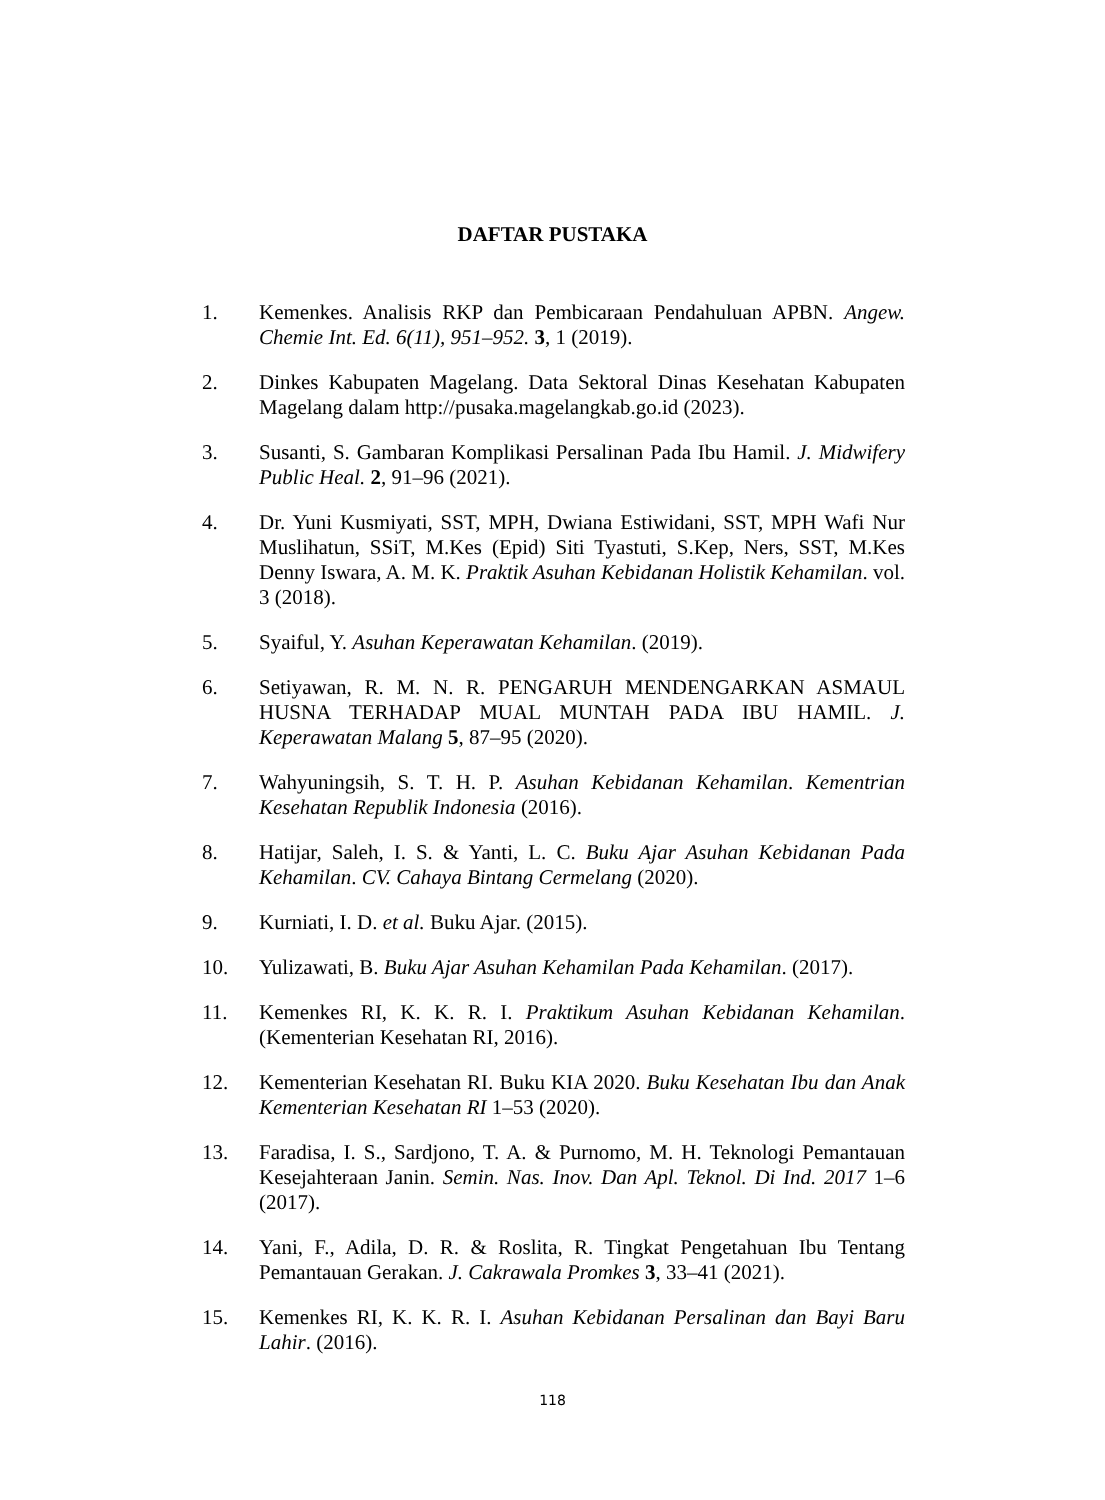DAFTAR PUSTAKA
1. Kemenkes. Analisis RKP dan Pembicaraan Pendahuluan APBN. Angew. Chemie Int. Ed. 6(11), 951–952. 3, 1 (2019).
2. Dinkes Kabupaten Magelang. Data Sektoral Dinas Kesehatan Kabupaten Magelang dalam http://pusaka.magelangkab.go.id (2023).
3. Susanti, S. Gambaran Komplikasi Persalinan Pada Ibu Hamil. J. Midwifery Public Heal. 2, 91–96 (2021).
4. Dr. Yuni Kusmiyati, SST, MPH, Dwiana Estiwidani, SST, MPH Wafi Nur Muslihatun, SSiT, M.Kes (Epid) Siti Tyastuti, S.Kep, Ners, SST, M.Kes Denny Iswara, A. M. K. Praktik Asuhan Kebidanan Holistik Kehamilan. vol. 3 (2018).
5. Syaiful, Y. Asuhan Keperawatan Kehamilan. (2019).
6. Setiyawan, R. M. N. R. PENGARUH MENDENGARKAN ASMAUL HUSNA TERHADAP MUAL MUNTAH PADA IBU HAMIL. J. Keperawatan Malang 5, 87–95 (2020).
7. Wahyuningsih, S. T. H. P. Asuhan Kebidanan Kehamilan. Kementrian Kesehatan Republik Indonesia (2016).
8. Hatijar, Saleh, I. S. & Yanti, L. C. Buku Ajar Asuhan Kebidanan Pada Kehamilan. CV. Cahaya Bintang Cermelang (2020).
9. Kurniati, I. D. et al. Buku Ajar. (2015).
10. Yulizawati, B. Buku Ajar Asuhan Kehamilan Pada Kehamilan. (2017).
11. Kemenkes RI, K. K. R. I. Praktikum Asuhan Kebidanan Kehamilan. (Kementerian Kesehatan RI, 2016).
12. Kementerian Kesehatan RI. Buku KIA 2020. Buku Kesehatan Ibu dan Anak Kementerian Kesehatan RI 1–53 (2020).
13. Faradisa, I. S., Sardjono, T. A. & Purnomo, M. H. Teknologi Pemantauan Kesejahteraan Janin. Semin. Nas. Inov. Dan Apl. Teknol. Di Ind. 2017 1–6 (2017).
14. Yani, F., Adila, D. R. & Roslita, R. Tingkat Pengetahuan Ibu Tentang Pemantauan Gerakan. J. Cakrawala Promkes 3, 33–41 (2021).
15. Kemenkes RI, K. K. R. I. Asuhan Kebidanan Persalinan dan Bayi Baru Lahir. (2016).
118